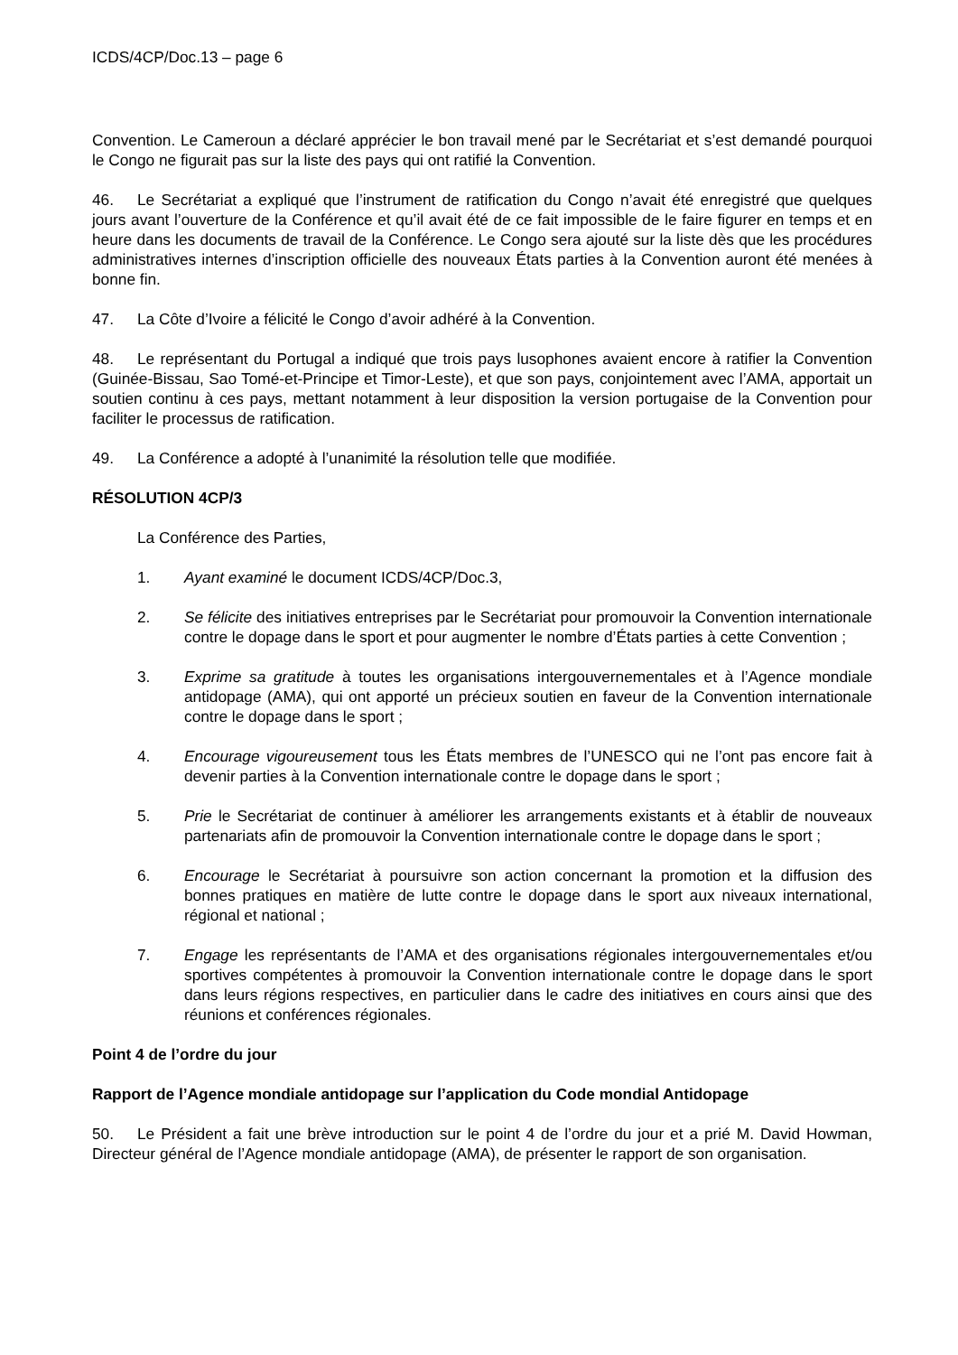ICDS/4CP/Doc.13 – page 6
Convention. Le Cameroun a déclaré apprécier le bon travail mené par le Secrétariat et s’est demandé pourquoi le Congo ne figurait pas sur la liste des pays qui ont ratifié la Convention.
46. Le Secrétariat a expliqué que l’instrument de ratification du Congo n’avait été enregistré que quelques jours avant l’ouverture de la Conférence et qu’il avait été de ce fait impossible de le faire figurer en temps et en heure dans les documents de travail de la Conférence. Le Congo sera ajouté sur la liste dès que les procédures administratives internes d’inscription officielle des nouveaux États parties à la Convention auront été menées à bonne fin.
47. La Côte d’Ivoire a félicité le Congo d’avoir adhéré à la Convention.
48. Le représentant du Portugal a indiqué que trois pays lusophones avaient encore à ratifier la Convention (Guinée-Bissau, Sao Tomé-et-Principe et Timor-Leste), et que son pays, conjointement avec l’AMA, apportait un soutien continu à ces pays, mettant notamment à leur disposition la version portugaise de la Convention pour faciliter le processus de ratification.
49. La Conférence a adopté à l’unanimité la résolution telle que modifiée.
RÉSOLUTION 4CP/3
La Conférence des Parties,
1. Ayant examiné le document ICDS/4CP/Doc.3,
2. Se félicite des initiatives entreprises par le Secrétariat pour promouvoir la Convention internationale contre le dopage dans le sport et pour augmenter le nombre d’États parties à cette Convention ;
3. Exprime sa gratitude à toutes les organisations intergouvernementales et à l’Agence mondiale antidopage (AMA), qui ont apporté un précieux soutien en faveur de la Convention internationale contre le dopage dans le sport ;
4. Encourage vigoureusement tous les États membres de l’UNESCO qui ne l’ont pas encore fait à devenir parties à la Convention internationale contre le dopage dans le sport ;
5. Prie le Secrétariat de continuer à améliorer les arrangements existants et à établir de nouveaux partenariats afin de promouvoir la Convention internationale contre le dopage dans le sport ;
6. Encourage le Secrétariat à poursuivre son action concernant la promotion et la diffusion des bonnes pratiques en matière de lutte contre le dopage dans le sport aux niveaux international, régional et national ;
7. Engage les représentants de l’AMA et des organisations régionales intergouvernementales et/ou sportives compétentes à promouvoir la Convention internationale contre le dopage dans le sport dans leurs régions respectives, en particulier dans le cadre des initiatives en cours ainsi que des réunions et conférences régionales.
Point 4 de l’ordre du jour
Rapport de l’Agence mondiale antidopage sur l’application du Code mondial Antidopage
50. Le Président a fait une brève introduction sur le point 4 de l’ordre du jour et a prié M. David Howman, Directeur général de l’Agence mondiale antidopage (AMA), de présenter le rapport de son organisation.